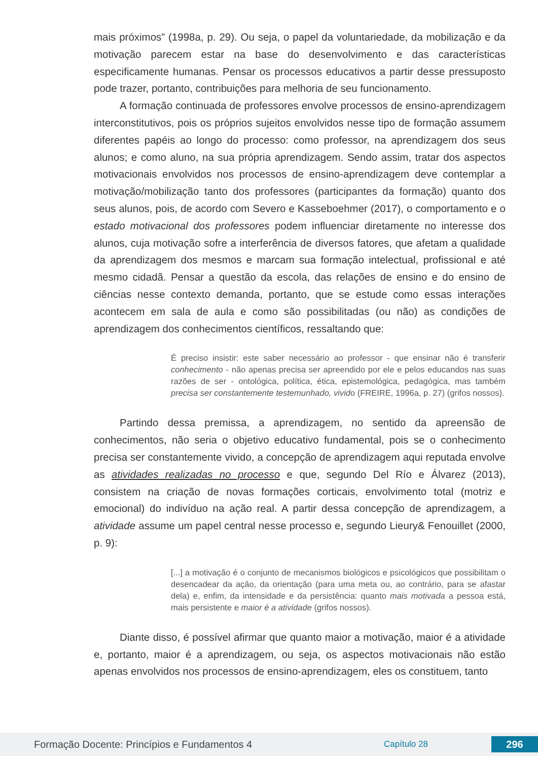mais próximos” (1998a, p. 29). Ou seja, o papel da voluntariedade, da mobilização e da motivação parecem estar na base do desenvolvimento e das características especificamente humanas. Pensar os processos educativos a partir desse pressuposto pode trazer, portanto, contribuições para melhoria de seu funcionamento.
A formação continuada de professores envolve processos de ensino-aprendizagem interconstitutivos, pois os próprios sujeitos envolvidos nesse tipo de formação assumem diferentes papéis ao longo do processo: como professor, na aprendizagem dos seus alunos; e como aluno, na sua própria aprendizagem. Sendo assim, tratar dos aspectos motivacionais envolvidos nos processos de ensino-aprendizagem deve contemplar a motivação/mobilização tanto dos professores (participantes da formação) quanto dos seus alunos, pois, de acordo com Severo e Kasseboehmer (2017), o comportamento e o estado motivacional dos professores podem influenciar diretamente no interesse dos alunos, cuja motivação sofre a interferência de diversos fatores, que afetam a qualidade da aprendizagem dos mesmos e marcam sua formação intelectual, profissional e até mesmo cidadã. Pensar a questão da escola, das relações de ensino e do ensino de ciências nesse contexto demanda, portanto, que se estude como essas interações acontecem em sala de aula e como são possibilitadas (ou não) as condições de aprendizagem dos conhecimentos científicos, ressaltando que:
É preciso insistir: este saber necessário ao professor - que ensinar não é transferir conhecimento - não apenas precisa ser apreendido por ele e pelos educandos nas suas razões de ser - ontológica, política, ética, epistemológica, pedagógica, mas também precisa ser constantemente testemunhado, vivido (FREIRE, 1996a, p. 27) (grifos nossos).
Partindo dessa premissa, a aprendizagem, no sentido da apreensão de conhecimentos, não seria o objetivo educativo fundamental, pois se o conhecimento precisa ser constantemente vivido, a concepção de aprendizagem aqui reputada envolve as atividades realizadas no processo e que, segundo Del Río e Álvarez (2013), consistem na criação de novas formações corticais, envolvimento total (motriz e emocional) do indivíduo na ação real. A partir dessa concepção de aprendizagem, a atividade assume um papel central nesse processo e, segundo Lieury& Fenouillet (2000, p. 9):
[...] a motivação é o conjunto de mecanismos biológicos e psicológicos que possibilitam o desencadear da ação, da orientação (para uma meta ou, ao contrário, para se afastar dela) e, enfim, da intensidade e da persistência: quanto mais motivada a pessoa está, mais persistente e maior é a atividade (grifos nossos).
Diante disso, é possível afirmar que quanto maior a motivação, maior é a atividade e, portanto, maior é a aprendizagem, ou seja, os aspectos motivacionais não estão apenas envolvidos nos processos de ensino-aprendizagem, eles os constituem, tanto
Formação Docente: Princípios e Fundamentos 4 Capítulo 28 296